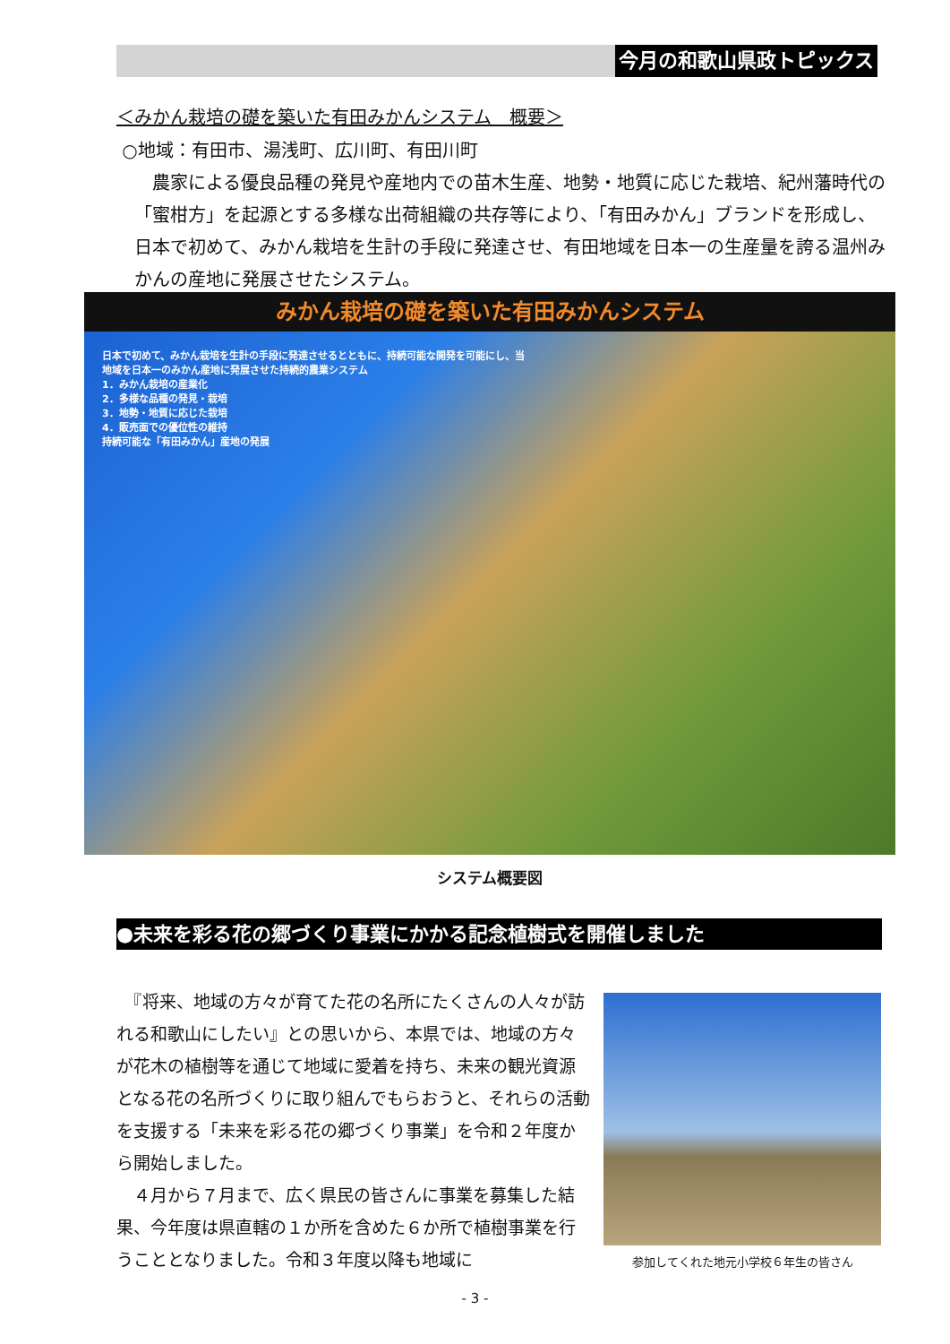今月の和歌山県政トピックス
＜みかん栽培の礎を築いた有田みかんシステム　概要＞
○地域：有田市、湯浅町、広川町、有田川町
農家による優良品種の発見や産地内での苗木生産、地勢・地質に応じた栽培、紀州藩時代の「蜜柑方」を起源とする多様な出荷組織の共存等により、「有田みかん」ブランドを形成し、日本で初めて、みかん栽培を生計の手段に発達させ、有田地域を日本一の生産量を誇る温州みかんの産地に発展させたシステム。
みかん栽培の礎を築いた有田みかんシステム
日本で初めて、みかん栽培を生計の手段に発達させるとともに、持続可能な開発を可能にし、当地域を日本一のみかん産地に発展させた持続的農業システム
1．みかん栽培の産業化
2．多様な品種の発見・栽培
3．地勢・地質に応じた栽培
4．販売面での優位性の維持
持続可能な「有田みかん」産地の発展
システム概要図
●未来を彩る花の郷づくり事業にかかる記念植樹式を開催しました
　『将来、地域の方々が育てた花の名所にたくさんの人々が訪れる和歌山にしたい』との思いから、本県では、地域の方々が花木の植樹等を通じて地域に愛着を持ち、未来の観光資源となる花の名所づくりに取り組んでもらおうと、それらの活動を支援する「未来を彩る花の郷づくり事業」を令和２年度から開始しました。
　４月から７月まで、広く県民の皆さんに事業を募集した結果、今年度は県直轄の１か所を含めた６か所で植樹事業を行うこととなりました。令和３年度以降も地域に
参加してくれた地元小学校６年生の皆さん
- 3 -